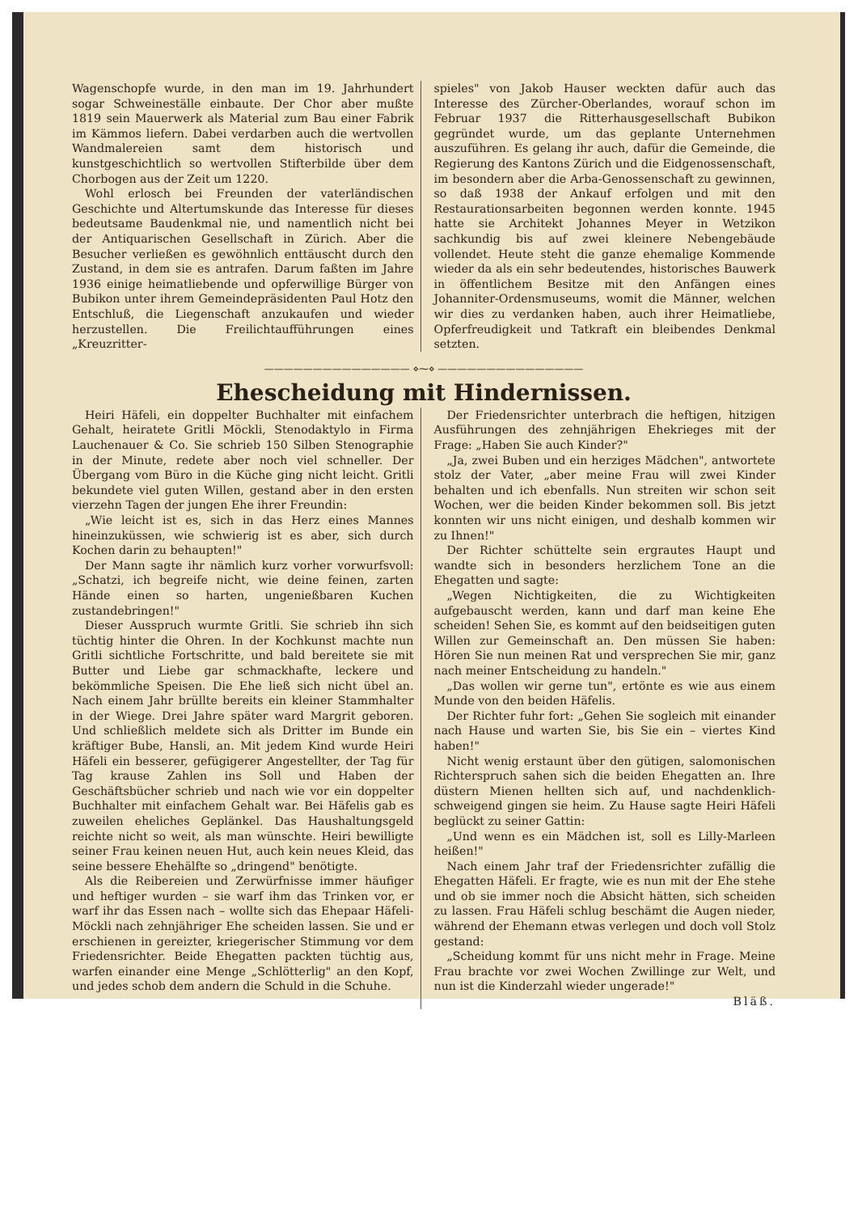Wagenschopfe wurde, in den man im 19. Jahrhundert sogar Schweineställe einbaute. Der Chor aber mußte 1819 sein Mauerwerk als Material zum Bau einer Fabrik im Kämmos liefern. Dabei verdarben auch die wertvollen Wandmalereien samt dem historisch und kunstgeschichtlich so wertvollen Stifterbilde über dem Chorbogen aus der Zeit um 1220.
Wohl erlosch bei Freunden der vaterländischen Geschichte und Altertumskunde das Interesse für dieses bedeutsame Baudenkmal nie, und namentlich nicht bei der Antiquarischen Gesellschaft in Zürich. Aber die Besucher verließen es gewöhnlich enttäuscht durch den Zustand, in dem sie es antrafen. Darum faßten im Jahre 1936 einige heimatliebende und opferwillige Bürger von Bubikon unter ihrem Gemeindepräsidenten Paul Hotz den Entschluß, die Liegenschaft anzukaufen und wieder herzustellen. Die Freilichtaufführungen eines „Kreuzritter-
spieles" von Jakob Hauser weckten dafür auch das Interesse des Zürcher-Oberlandes, worauf schon im Februar 1937 die Ritterhausgesellschaft Bubikon gegründet wurde, um das geplante Unternehmen auszuführen. Es gelang ihr auch, dafür die Gemeinde, die Regierung des Kantons Zürich und die Eidgenossenschaft, im besondern aber die Arba-Genossenschaft zu gewinnen, so daß 1938 der Ankauf erfolgen und mit den Restaurationsarbeiten begonnen werden konnte. 1945 hatte sie Architekt Johannes Meyer in Wetzikon sachkundig bis auf zwei kleinere Nebengebäude vollendet. Heute steht die ganze ehemalige Kommende wieder da als ein sehr bedeutendes, historisches Bauwerk in öffentlichem Besitze mit den Anfängen eines Johanniter-Ordensmuseums, womit die Männer, welchen wir dies zu verdanken haben, auch ihrer Heimatliebe, Opferfreudigkeit und Tatkraft ein bleibendes Denkmal setzten.
——————————————— ⋄⁓⋄ ———————————————
Ehescheidung mit Hindernissen.
Heiri Häfeli, ein doppelter Buchhalter mit einfachem Gehalt, heiratete Gritli Möckli, Stenodaktylo in Firma Lauchenauer & Co. Sie schrieb 150 Silben Stenographie in der Minute, redete aber noch viel schneller. Der Übergang vom Büro in die Küche ging nicht leicht. Gritli bekundete viel guten Willen, gestand aber in den ersten vierzehn Tagen der jungen Ehe ihrer Freundin:
„Wie leicht ist es, sich in das Herz eines Mannes hineinzuküssen, wie schwierig ist es aber, sich durch Kochen darin zu behaupten!"
Der Mann sagte ihr nämlich kurz vorher vorwurfsvoll: „Schatzi, ich begreife nicht, wie deine feinen, zarten Hände einen so harten, ungenießbaren Kuchen zustandebringen!"
Dieser Ausspruch wurmte Gritli. Sie schrieb ihn sich tüchtig hinter die Ohren. In der Kochkunst machte nun Gritli sichtliche Fortschritte, und bald bereitete sie mit Butter und Liebe gar schmackhafte, leckere und bekömmliche Speisen. Die Ehe ließ sich nicht übel an. Nach einem Jahr brüllte bereits ein kleiner Stammhalter in der Wiege. Drei Jahre später ward Margrit geboren. Und schließlich meldete sich als Dritter im Bunde ein kräftiger Bube, Hansli, an. Mit jedem Kind wurde Heiri Häfeli ein besserer, gefügigerer Angestellter, der Tag für Tag krause Zahlen ins Soll und Haben der Geschäftsbücher schrieb und nach wie vor ein doppelter Buchhalter mit einfachem Gehalt war. Bei Häfelis gab es zuweilen eheliches Geplänkel. Das Haushaltungsgeld reichte nicht so weit, als man wünschte. Heiri bewilligte seiner Frau keinen neuen Hut, auch kein neues Kleid, das seine bessere Ehehälfte so „dringend" benötigte.
Als die Reibereien und Zerwürfnisse immer häufiger und heftiger wurden – sie warf ihm das Trinken vor, er warf ihr das Essen nach – wollte sich das Ehepaar Häfeli-Möckli nach zehnjähriger Ehe scheiden lassen. Sie und er erschienen in gereizter, kriegerischer Stimmung vor dem Friedensrichter. Beide Ehegatten packten tüchtig aus, warfen einander eine Menge „Schlötterlig" an den Kopf, und jedes schob dem andern die Schuld in die Schuhe.
Der Friedensrichter unterbrach die heftigen, hitzigen Ausführungen des zehnjährigen Ehekrieges mit der Frage: „Haben Sie auch Kinder?"
„Ja, zwei Buben und ein herziges Mädchen", antwortete stolz der Vater, „aber meine Frau will zwei Kinder behalten und ich ebenfalls. Nun streiten wir schon seit Wochen, wer die beiden Kinder bekommen soll. Bis jetzt konnten wir uns nicht einigen, und deshalb kommen wir zu Ihnen!"
Der Richter schüttelte sein ergrautes Haupt und wandte sich in besonders herzlichem Tone an die Ehegatten und sagte:
„Wegen Nichtigkeiten, die zu Wichtigkeiten aufgebauscht werden, kann und darf man keine Ehe scheiden! Sehen Sie, es kommt auf den beidseitigen guten Willen zur Gemeinschaft an. Den müssen Sie haben: Hören Sie nun meinen Rat und versprechen Sie mir, ganz nach meiner Entscheidung zu handeln."
„Das wollen wir gerne tun", ertönte es wie aus einem Munde von den beiden Häfelis.
Der Richter fuhr fort: „Gehen Sie sogleich mit einander nach Hause und warten Sie, bis Sie ein – viertes Kind haben!"
Nicht wenig erstaunt über den gütigen, salomonischen Richterspruch sahen sich die beiden Ehegatten an. Ihre düstern Mienen hellten sich auf, und nachdenklich-schweigend gingen sie heim. Zu Hause sagte Heiri Häfeli beglückt zu seiner Gattin:
„Und wenn es ein Mädchen ist, soll es Lilly-Marleen heißen!"
Nach einem Jahr traf der Friedensrichter zufällig die Ehegatten Häfeli. Er fragte, wie es nun mit der Ehe stehe und ob sie immer noch die Absicht hätten, sich scheiden zu lassen. Frau Häfeli schlug beschämt die Augen nieder, während der Ehemann etwas verlegen und doch voll Stolz gestand:
„Scheidung kommt für uns nicht mehr in Frage. Meine Frau brachte vor zwei Wochen Zwillinge zur Welt, und nun ist die Kinderzahl wieder ungerade!"
Bläß.